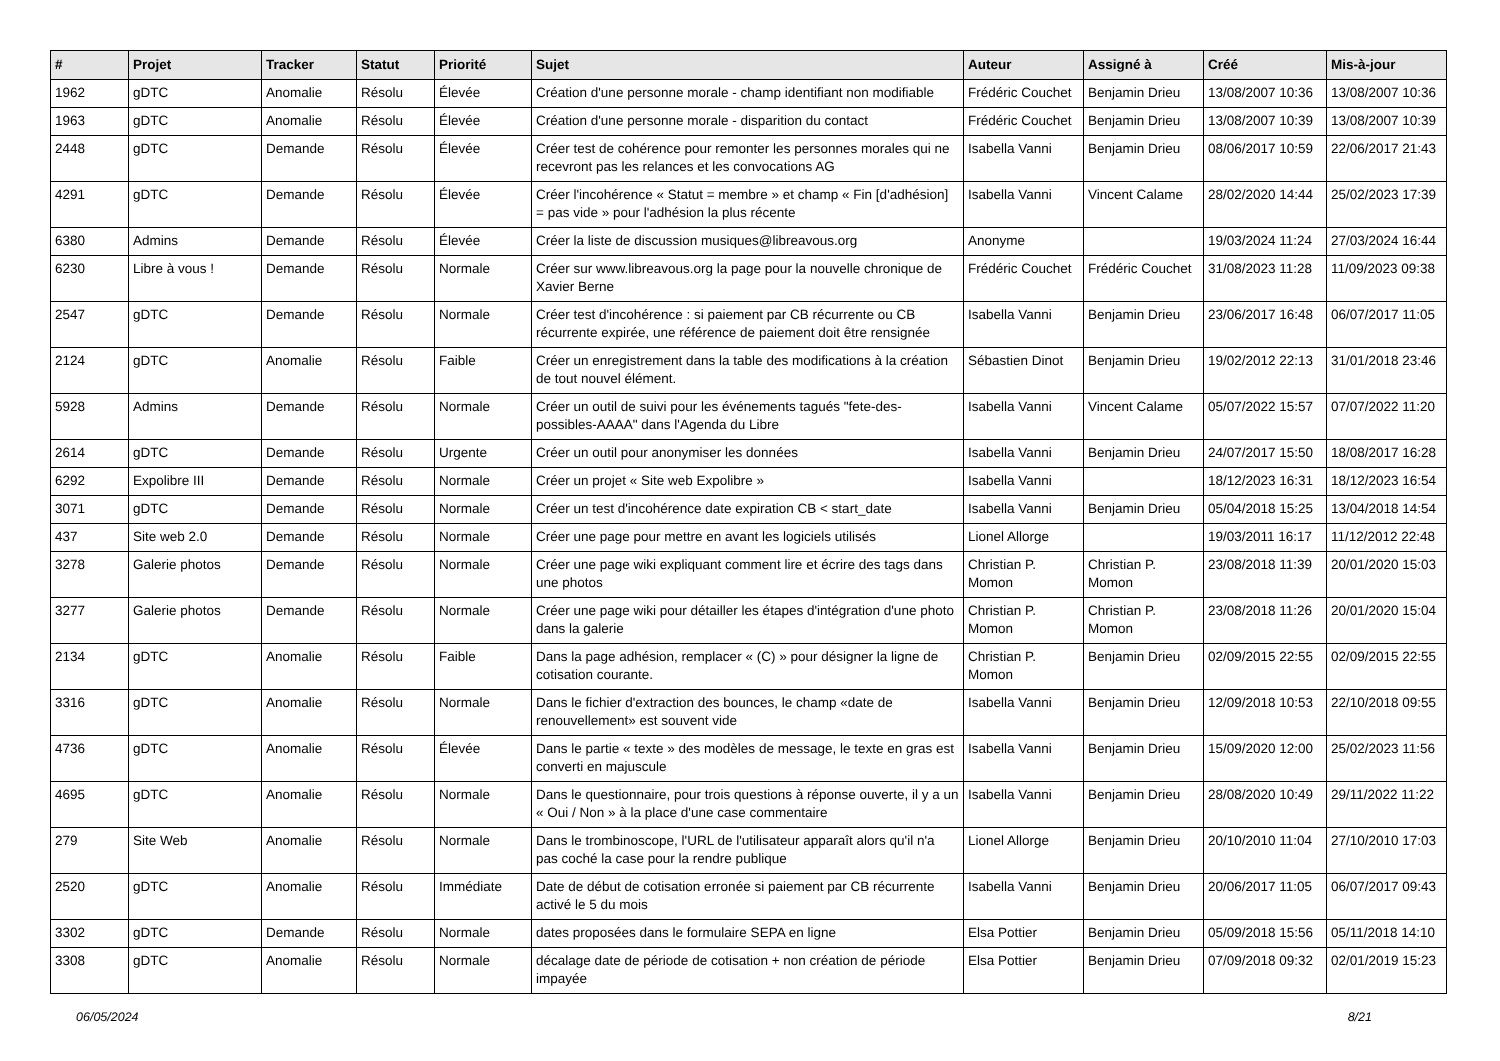| # | Projet | Tracker | Statut | Priorité | Sujet | Auteur | Assigné à | Créé | Mis-à-jour |
| --- | --- | --- | --- | --- | --- | --- | --- | --- | --- |
| 1962 | gDTC | Anomalie | Résolu | Élevée | Création d'une personne morale - champ identifiant non modifiable | Frédéric Couchet | Benjamin Drieu | 13/08/2007 10:36 | 13/08/2007 10:36 |
| 1963 | gDTC | Anomalie | Résolu | Élevée | Création d'une personne morale - disparition du contact | Frédéric Couchet | Benjamin Drieu | 13/08/2007 10:39 | 13/08/2007 10:39 |
| 2448 | gDTC | Demande | Résolu | Élevée | Créer test de cohérence pour remonter les personnes morales qui ne recevront pas les relances et les convocations AG | Isabella Vanni | Benjamin Drieu | 08/06/2017 10:59 | 22/06/2017 21:43 |
| 4291 | gDTC | Demande | Résolu | Élevée | Créer l'incohérence « Statut = membre » et champ « Fin [d'adhésion] = pas vide » pour l'adhésion la plus récente | Isabella Vanni | Vincent Calame | 28/02/2020 14:44 | 25/02/2023 17:39 |
| 6380 | Admins | Demande | Résolu | Élevée | Créer la liste de discussion musiques@libreavous.org | Anonyme | | 19/03/2024 11:24 | 27/03/2024 16:44 |
| 6230 | Libre à vous ! | Demande | Résolu | Normale | Créer sur www.libreavous.org la page pour la nouvelle chronique de Xavier Berne | Frédéric Couchet | Frédéric Couchet | 31/08/2023 11:28 | 11/09/2023 09:38 |
| 2547 | gDTC | Demande | Résolu | Normale | Créer test d'incohérence : si paiement par CB récurrente ou CB récurrente expirée, une référence de paiement doit être rensignée | Isabella Vanni | Benjamin Drieu | 23/06/2017 16:48 | 06/07/2017 11:05 |
| 2124 | gDTC | Anomalie | Résolu | Faible | Créer un enregistrement dans la table des modifications à la création de tout nouvel élément. | Sébastien Dinot | Benjamin Drieu | 19/02/2012 22:13 | 31/01/2018 23:46 |
| 5928 | Admins | Demande | Résolu | Normale | Créer un outil de suivi pour les événements tagués "fete-des-possibles-AAAA" dans l'Agenda du Libre | Isabella Vanni | Vincent Calame | 05/07/2022 15:57 | 07/07/2022 11:20 |
| 2614 | gDTC | Demande | Résolu | Urgente | Créer un outil pour anonymiser les données | Isabella Vanni | Benjamin Drieu | 24/07/2017 15:50 | 18/08/2017 16:28 |
| 6292 | Expolibre III | Demande | Résolu | Normale | Créer un projet « Site web Expolibre » | Isabella Vanni | | 18/12/2023 16:31 | 18/12/2023 16:54 |
| 3071 | gDTC | Demande | Résolu | Normale | Créer un test d'incohérence date expiration CB < start_date | Isabella Vanni | Benjamin Drieu | 05/04/2018 15:25 | 13/04/2018 14:54 |
| 437 | Site web 2.0 | Demande | Résolu | Normale | Créer une page pour mettre en avant les logiciels utilisés | Lionel Allorge | | 19/03/2011 16:17 | 11/12/2012 22:48 |
| 3278 | Galerie photos | Demande | Résolu | Normale | Créer une page wiki expliquant comment lire et écrire des tags dans une photos | Christian P. Momon | Christian P. Momon | 23/08/2018 11:39 | 20/01/2020 15:03 |
| 3277 | Galerie photos | Demande | Résolu | Normale | Créer une page wiki pour détailler les étapes d'intégration d'une photo dans la galerie | Christian P. Momon | Christian P. Momon | 23/08/2018 11:26 | 20/01/2020 15:04 |
| 2134 | gDTC | Anomalie | Résolu | Faible | Dans la page adhésion, remplacer « (C) » pour désigner la ligne de cotisation courante. | Christian P. Momon | Benjamin Drieu | 02/09/2015 22:55 | 02/09/2015 22:55 |
| 3316 | gDTC | Anomalie | Résolu | Normale | Dans le fichier d'extraction des bounces, le champ «date de renouvellement» est souvent vide | Isabella Vanni | Benjamin Drieu | 12/09/2018 10:53 | 22/10/2018 09:55 |
| 4736 | gDTC | Anomalie | Résolu | Élevée | Dans le partie « texte » des modèles de message, le texte en gras est converti en majuscule | Isabella Vanni | Benjamin Drieu | 15/09/2020 12:00 | 25/02/2023 11:56 |
| 4695 | gDTC | Anomalie | Résolu | Normale | Dans le questionnaire, pour trois questions à réponse ouverte, il y a un « Oui / Non » à la place d'une case commentaire | Isabella Vanni | Benjamin Drieu | 28/08/2020 10:49 | 29/11/2022 11:22 |
| 279 | Site Web | Anomalie | Résolu | Normale | Dans le trombinoscope, l'URL de l'utilisateur apparaît alors qu'il n'a pas coché la case pour la rendre publique | Lionel Allorge | Benjamin Drieu | 20/10/2010 11:04 | 27/10/2010 17:03 |
| 2520 | gDTC | Anomalie | Résolu | Immédiate | Date de début de cotisation erronée si paiement par CB récurrente activé le 5 du mois | Isabella Vanni | Benjamin Drieu | 20/06/2017 11:05 | 06/07/2017 09:43 |
| 3302 | gDTC | Demande | Résolu | Normale | dates proposées dans le formulaire SEPA en ligne | Elsa Pottier | Benjamin Drieu | 05/09/2018 15:56 | 05/11/2018 14:10 |
| 3308 | gDTC | Anomalie | Résolu | Normale | décalage date de période de cotisation + non création de période impayée | Elsa Pottier | Benjamin Drieu | 07/09/2018 09:32 | 02/01/2019 15:23 |
06/05/2024 8/21